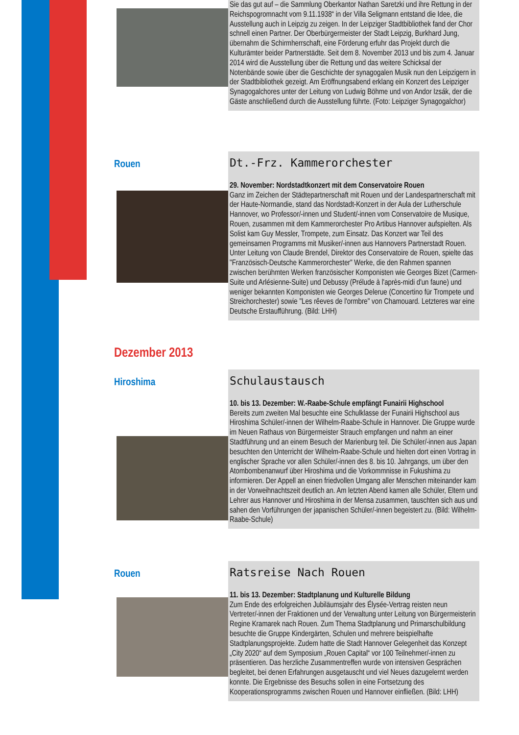Sie das gut auf – die Sammlung Oberkantor Nathan Saretzki und ihre Rettung in der Reichspogromnacht vom 9.11.1938“ in der Villa Seligmann entstand die Idee, die Ausstellung auch in Leipzig zu zeigen. In der Leipziger Stadtbibliothek fand der Chor schnell einen Partner. Der Oberbürgermeister der Stadt Leipzig, Burkhard Jung, übernahm die Schirmherrschaft, eine Förderung erfuhr das Projekt durch die Kulturämter beider Partnerstädte. Seit dem 8. November 2013 und bis zum 4. Januar 2014 wird die Ausstellung über die Rettung und das weitere Schicksal der Notenbände sowie über die Geschichte der synagogalen Musik nun den Leipzigern in der Stadtbibliothek gezeigt. Am Eröffnungsabend erklang ein Konzert des Leipziger Synagogalchores unter der Leitung von Ludwig Böhme und von Andor Izsák, der die Gäste anschließend durch die Ausstellung führte. (Foto: Leipziger Synagogalchor)
Rouen
Dt.-Frz. Kammerorchester
29. November: Nordstadtkonzert mit dem Conservatoire Rouen
Ganz im Zeichen der Städtepartnerschaft mit Rouen und der Landespartnerschaft mit der Haute-Normandie, stand das Nordstadt-Konzert in der Aula der Lutherschule Hannover, wo Professor/-innen und Student/-innen vom Conservatoire de Musique, Rouen, zusammen mit dem Kammerorchester Pro Artibus Hannover aufspielten. Als Solist kam Guy Messler, Trompete, zum Einsatz. Das Konzert war Teil des gemeinsamen Programms mit Musiker/-innen aus Hannovers Partnerstadt Rouen. Unter Leitung von Claude Brendel, Direktor des Conservatoire de Rouen, spielte das "Französisch-Deutsche Kammerorchester" Werke, die den Rahmen spannen zwischen berühmten Werken französischer Komponisten wie Georges Bizet (Carmen-Suite und Arlésienne-Suite) und Debussy (Prélude à l'après-midi d'un faune) und weniger bekannten Komponisten wie Georges Delerue (Concertino für Trompete und Streichorchester) sowie "Les rêeves de l'ormbre" von Chamouard. Letzteres war eine Deutsche Erstaufführung. (Bild: LHH)
Dezember 2013
Hiroshima
Schulaustausch
10. bis 13. Dezember: W.-Raabe-Schule empfängt Funairii Highschool
Bereits zum zweiten Mal besuchte eine Schulklasse der Funairii Highschool aus Hiroshima Schüler/-innen der Wilhelm-Raabe-Schule in Hannover. Die Gruppe wurde im Neuen Rathaus von Bürgermeister Strauch empfangen und nahm an einer Stadtführung und an einem Besuch der Marienburg teil. Die Schüler/-innen aus Japan besuchten den Unterricht der Wilhelm-Raabe-Schule und hielten dort einen Vortrag in englischer Sprache vor allen Schüler/-innen des 8. bis 10. Jahrgangs, um über den Atombombenanwurf über Hiroshima und die Vorkommnisse in Fukushima zu informieren. Der Appell an einen friedvollen Umgang aller Menschen miteinander kam in der Vorweihnachtszeit deutlich an. Am letzten Abend kamen alle Schüler, Eltern und Lehrer aus Hannover und Hiroshima in der Mensa zusammen, tauschten sich aus und sahen den Vorführungen der japanischen Schüler/-innen begeistert zu. (Bild: Wilhelm-Raabe-Schule)
Rouen
Ratsreise Nach Rouen
11. bis 13. Dezember: Stadtplanung und Kulturelle Bildung
Zum Ende des erfolgreichen Jubiläumsjahr des Élysée-Vertrag reisten neun Vertreter/-innen der Fraktionen und der Verwaltung unter Leitung von Bürgermeisterin Regine Kramarek nach Rouen. Zum Thema Stadtplanung und Primarschulbildung besuchte die Gruppe Kindergärten, Schulen und mehrere beispielhafte Stadtplanungsprojekte. Zudem hatte die Stadt Hannover Gelegenheit das Konzept „City 2020“ auf dem Symposium „Rouen Capital“ vor 100 Teilnehmer/-innen zu präsentieren. Das herzliche Zusammentreffen wurde von intensiven Gesprächen begleitet, bei denen Erfahrungen ausgetauscht und viel Neues dazugelernt werden konnte. Die Ergebnisse des Besuchs sollen in eine Fortsetzung des Kooperationsprogramms zwischen Rouen und Hannover einfließen. (Bild: LHH)